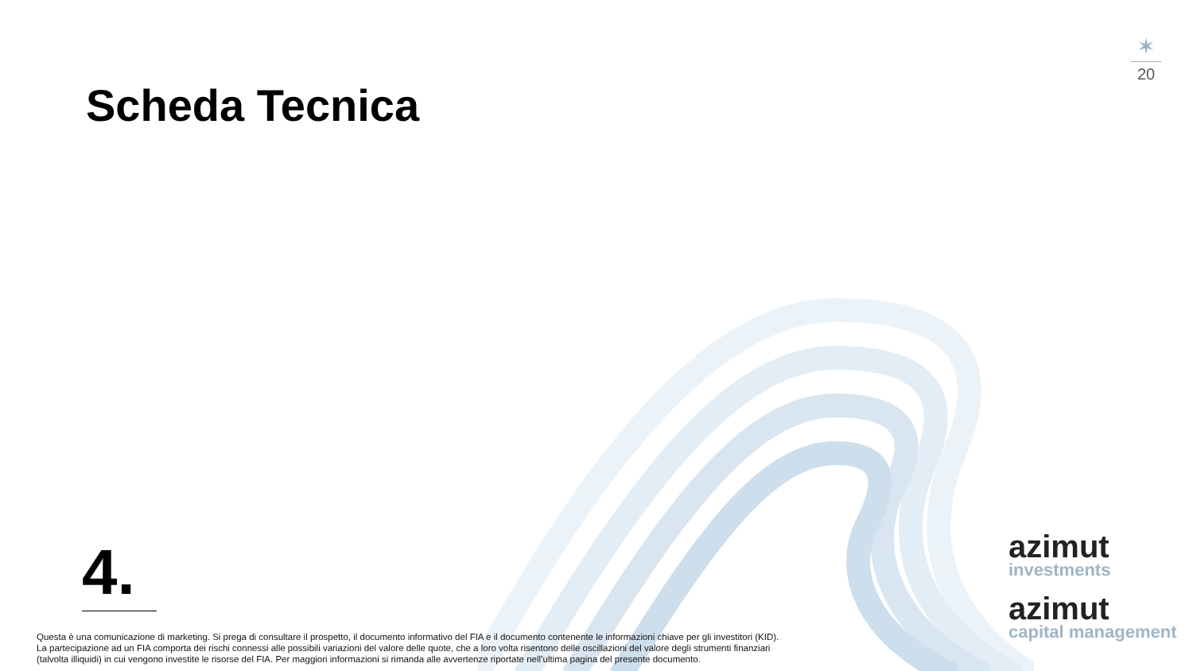✶
20
Scheda Tecnica
4.
Questa è una comunicazione di marketing. Si prega di consultare il prospetto, il documento informativo del FIA e il documento contenente le informazioni chiave per gli investitori (KID).
La partecipazione ad un FIA comporta dei rischi connessi alle possibili variazioni del valore delle quote, che a loro volta risentono delle oscillazioni del valore degli strumenti finanziari
(talvolta illiquidi) in cui vengono investite le risorse del FIA. Per maggiori informazioni si rimanda alle avvertenze riportate nell’ultima pagina del presente documento.
azimut
investments
azimut
capital management